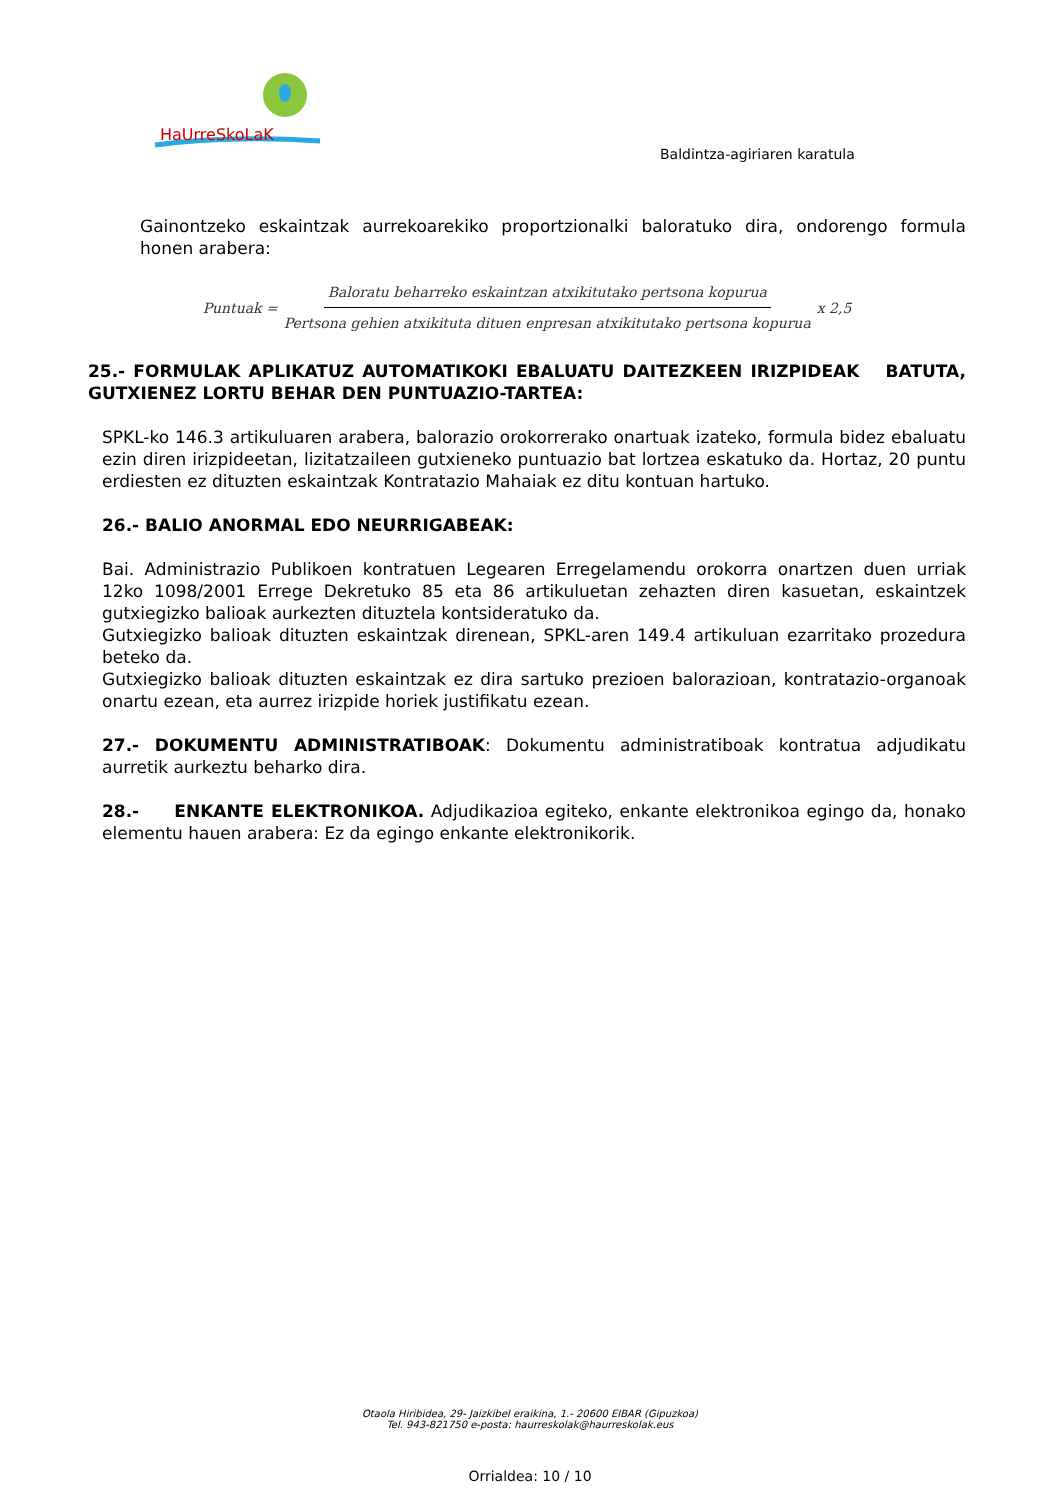HaUrreSkoLaK
Baldintza-agiriaren karatula
Gainontzeko eskaintzak aurrekoarekiko proportzionalki baloratuko dira, ondorengo formula honen arabera:
Puntuak = Baloratu beharreko eskaintzan atxikitutako pertsona kopurua Pertsona gehien atxikituta dituen enpresan atxikitutako pertsona kopurua x 2,5
25.- FORMULAK APLIKATUZ AUTOMATIKOKI EBALUATU DAITEZKEEN IRIZPIDEAK BATUTA, GUTXIENEZ LORTU BEHAR DEN PUNTUAZIO-TARTEA:
SPKL-ko 146.3 artikuluaren arabera, balorazio orokorrerako onartuak izateko, formula bidez ebaluatu ezin diren irizpideetan, lizitatzaileen gutxieneko puntuazio bat lortzea eskatuko da. Hortaz, 20 puntu erdiesten ez dituzten eskaintzak Kontratazio Mahaiak ez ditu kontuan hartuko.
26.- BALIO ANORMAL EDO NEURRIGABEAK:
Bai. Administrazio Publikoen kontratuen Legearen Erregelamendu orokorra onartzen duen urriak 12ko 1098/2001 Errege Dekretuko 85 eta 86 artikuluetan zehazten diren kasuetan, eskaintzek gutxiegizko balioak aurkezten dituztela kontsideratuko da.
Gutxiegizko balioak dituzten eskaintzak direnean, SPKL-aren 149.4 artikuluan ezarritako prozedura beteko da.
Gutxiegizko balioak dituzten eskaintzak ez dira sartuko prezioen balorazioan, kontratazio-organoak onartu ezean, eta aurrez irizpide horiek justifikatu ezean.
27.- DOKUMENTU ADMINISTRATIBOAK: Dokumentu administratiboak kontratua adjudikatu aurretik aurkeztu beharko dira.
28.- ENKANTE ELEKTRONIKOA. Adjudikazioa egiteko, enkante elektronikoa egingo da, honako elementu hauen arabera: Ez da egingo enkante elektronikorik.
Otaola Hiribidea, 29- Jaizkibel eraikina, 1.- 20600 EIBAR (Gipuzkoa)
Tel. 943-821750 e-posta: haurreskolak@haurreskolak.eus
Orrialdea: 10 / 10